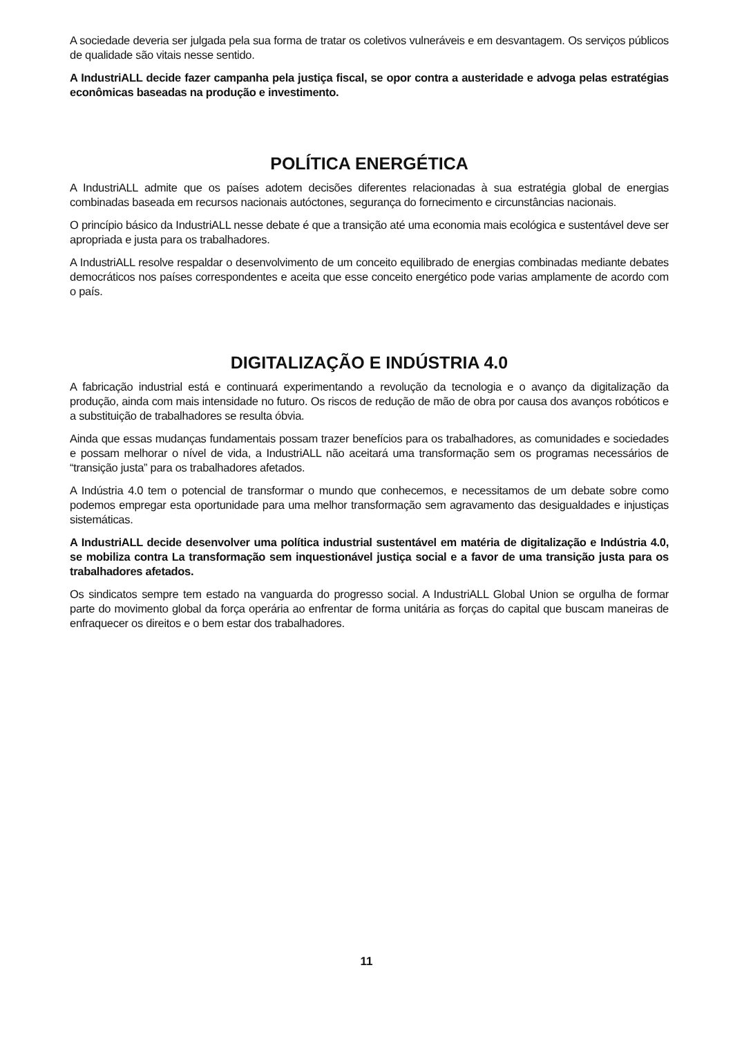A sociedade deveria ser julgada pela sua forma de tratar os coletivos vulneráveis e em desvantagem. Os serviços públicos de qualidade são vitais nesse sentido.
A IndustriALL decide fazer campanha pela justiça fiscal, se opor contra a austeridade e advoga pelas estratégias econômicas baseadas na produção e investimento.
POLÍTICA ENERGÉTICA
A IndustriALL admite que os países adotem decisões diferentes relacionadas à sua estratégia global de energias combinadas baseada em recursos nacionais autóctones, segurança do fornecimento e circunstâncias nacionais.
O princípio básico da IndustriALL nesse debate é que a transição até uma economia mais ecológica e sustentável deve ser apropriada e justa para os trabalhadores.
A IndustriALL resolve respaldar o desenvolvimento de um conceito equilibrado de energias combinadas mediante debates democráticos nos países correspondentes e aceita que esse conceito energético pode varias amplamente de acordo com o país.
DIGITALIZAÇÃO E INDÚSTRIA 4.0
A fabricação industrial está e continuará experimentando a revolução da tecnologia e o avanço da digitalização da produção, ainda com mais intensidade no futuro. Os riscos de redução de mão de obra por causa dos avanços robóticos e a substituição de trabalhadores se resulta óbvia.
Ainda que essas mudanças fundamentais possam trazer benefícios para os trabalhadores, as comunidades e sociedades e possam melhorar o nível de vida, a IndustriALL não aceitará uma transformação sem os programas necessários de “transição justa” para os trabalhadores afetados.
A Indústria 4.0 tem o potencial de transformar o mundo que conhecemos, e necessitamos de um debate sobre como podemos empregar esta oportunidade para uma melhor transformação sem agravamento das desigualdades e injustiças sistemáticas.
A IndustriALL decide desenvolver uma política industrial sustentável em matéria de digitalização e Indústria 4.0, se mobiliza contra La transformação sem inquestionável justiça social e a favor de uma transição justa para os trabalhadores afetados.
Os sindicatos sempre tem estado na vanguarda do progresso social. A IndustriALL Global Union se orgulha de formar parte do movimento global da força operária ao enfrentar de forma unitária as forças do capital que buscam maneiras de enfraquecer os direitos e o bem estar dos trabalhadores.
11